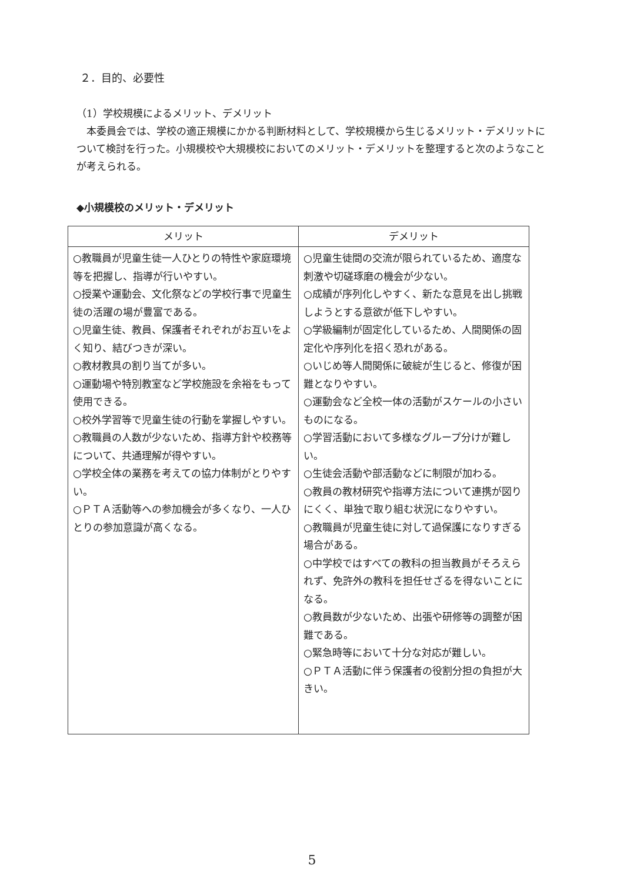２．目的、必要性
（1）学校規模によるメリット、デメリット
本委員会では、学校の適正規模にかかる判断材料として、学校規模から生じるメリット・デメリットについて検討を行った。小規模校や大規模校においてのメリット・デメリットを整理すると次のようなことが考えられる。
◆小規模校のメリット・デメリット
| メリット | デメリット |
| --- | --- |
| ○教職員が児童生徒一人ひとりの特性や家庭環境等を把握し、指導が行いやすい。 ○授業や運動会、文化祭などの学校行事で児童生徒の活躍の場が豊富である。 ○児童生徒、教員、保護者それぞれがお互いをよく知り、結びつきが深い。 ○教材教具の割り当てが多い。 ○運動場や特別教室など学校施設を余裕をもって使用できる。 ○校外学習等で児童生徒の行動を掌握しやすい。 ○教職員の人数が少ないため、指導方針や校務等について、共通理解が得やすい。 ○学校全体の業務を考えての協力体制がとりやすい。 ○ＰＴＡ活動等への参加機会が多くなり、一人ひとりの参加意識が高くなる。 | ○児童生徒間の交流が限られているため、適度な刺激や切磋琢磨の機会が少ない。 ○成績が序列化しやすく、新たな意見を出し挑戦しようとする意欲が低下しやすい。 ○学級編制が固定化しているため、人間関係の固定化や序列化を招く恐れがある。 ○いじめ等人間関係に破綻が生じると、修復が困難となりやすい。 ○運動会など全校一体の活動がスケールの小さいものになる。 ○学習活動において多様なグループ分けが難しい。 ○生徒会活動や部活動などに制限が加わる。 ○教員の教材研究や指導方法について連携が図りにくく、単独で取り組む状況になりやすい。 ○教職員が児童生徒に対して過保護になりすぎる場合がある。 ○中学校ではすべての教科の担当教員がそろえられず、免許外の教科を担任せざるを得ないことになる。 ○教員数が少ないため、出張や研修等の調整が困難である。 ○緊急時等において十分な対応が難しい。 ○ＰＴＡ活動に伴う保護者の役割分担の負担が大きい。 |
5